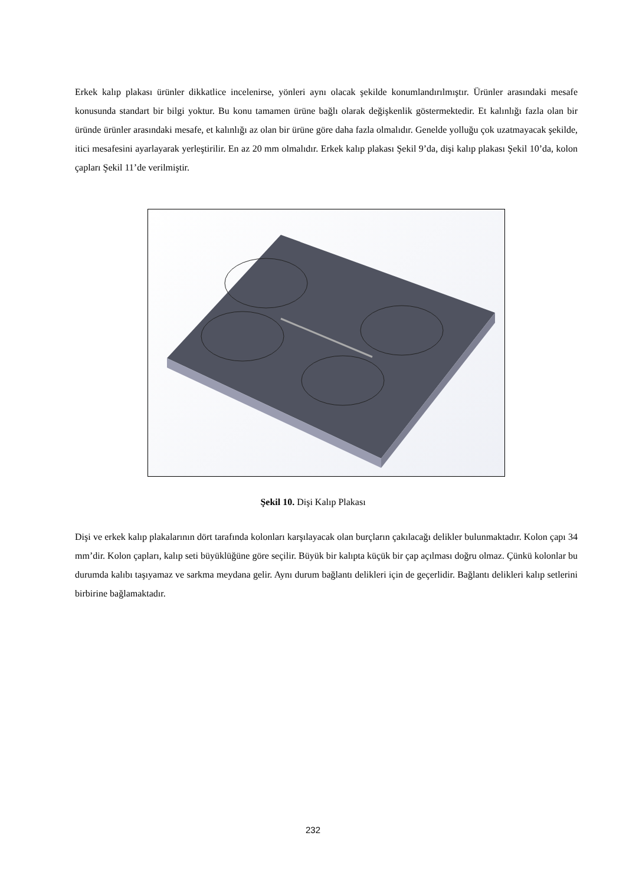Erkek kalıp plakası ürünler dikkatlice incelenirse, yönleri aynı olacak şekilde konumlandırılmıştır. Ürünler arasındaki mesafe konusunda standart bir bilgi yoktur. Bu konu tamamen ürüne bağlı olarak değişkenlik göstermektedir. Et kalınlığı fazla olan bir üründe ürünler arasındaki mesafe, et kalınlığı az olan bir ürüne göre daha fazla olmalıdır. Genelde yolluğu çok uzatmayacak şekilde, itici mesafesini ayarlayarak yerleştirilir. En az 20 mm olmalıdır. Erkek kalıp plakası Şekil 9’da, dişi kalıp plakası Şekil 10’da, kolon çapları Şekil 11’de verilmiştir.
Şekil 10. Dişi Kalıp Plakası
Dişi ve erkek kalıp plakalarının dört tarafında kolonları karşılayacak olan burçların çakılacağı delikler bulunmaktadır. Kolon çapı 34 mm’dir. Kolon çapları, kalıp seti büyüklüğüne göre seçilir. Büyük bir kalıpta küçük bir çap açılması doğru olmaz. Çünkü kolonlar bu durumda kalıbı taşıyamaz ve sarkma meydana gelir. Aynı durum bağlantı delikleri için de geçerlidir. Bağlantı delikleri kalıp setlerini birbirine bağlamaktadır.
232